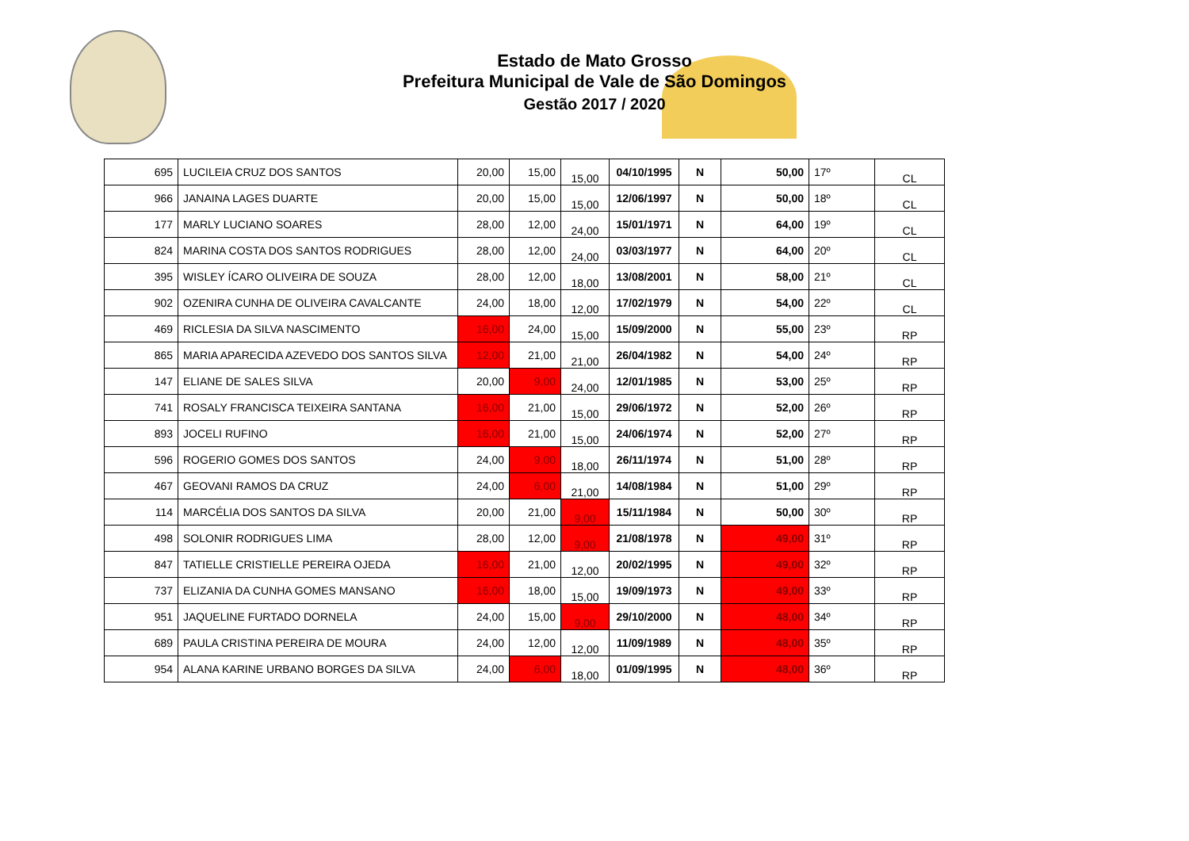Estado de Mato Grosso
Prefeitura Municipal de Vale de São Domingos
Gestão 2017 / 2020
| 695 | LUCILEIA CRUZ DOS SANTOS | 20,00 | 15,00 | 15,00 | 04/10/1995 | N | 50,00 | 17º | CL |
| 966 | JANAINA LAGES DUARTE | 20,00 | 15,00 | 15,00 | 12/06/1997 | N | 50,00 | 18º | CL |
| 177 | MARLY LUCIANO SOARES | 28,00 | 12,00 | 24,00 | 15/01/1971 | N | 64,00 | 19º | CL |
| 824 | MARINA COSTA DOS SANTOS RODRIGUES | 28,00 | 12,00 | 24,00 | 03/03/1977 | N | 64,00 | 20º | CL |
| 395 | WISLEY ÍCARO OLIVEIRA DE SOUZA | 28,00 | 12,00 | 18,00 | 13/08/2001 | N | 58,00 | 21º | CL |
| 902 | OZENIRA CUNHA DE OLIVEIRA CAVALCANTE | 24,00 | 18,00 | 12,00 | 17/02/1979 | N | 54,00 | 22º | CL |
| 469 | RICLESIA DA SILVA NASCIMENTO | 16,00 | 24,00 | 15,00 | 15/09/2000 | N | 55,00 | 23º | RP |
| 865 | MARIA APARECIDA AZEVEDO DOS SANTOS SILVA | 12,00 | 21,00 | 21,00 | 26/04/1982 | N | 54,00 | 24º | RP |
| 147 | ELIANE DE SALES SILVA | 20,00 | 9,00 | 24,00 | 12/01/1985 | N | 53,00 | 25º | RP |
| 741 | ROSALY FRANCISCA TEIXEIRA SANTANA | 16,00 | 21,00 | 15,00 | 29/06/1972 | N | 52,00 | 26º | RP |
| 893 | JOCELI RUFINO | 16,00 | 21,00 | 15,00 | 24/06/1974 | N | 52,00 | 27º | RP |
| 596 | ROGERIO GOMES DOS SANTOS | 24,00 | 9,00 | 18,00 | 26/11/1974 | N | 51,00 | 28º | RP |
| 467 | GEOVANI RAMOS DA CRUZ | 24,00 | 6,00 | 21,00 | 14/08/1984 | N | 51,00 | 29º | RP |
| 114 | MARCÉLIA DOS SANTOS DA SILVA | 20,00 | 21,00 | 9,00 | 15/11/1984 | N | 50,00 | 30º | RP |
| 498 | SOLONIR RODRIGUES LIMA | 28,00 | 12,00 | 9,00 | 21/08/1978 | N | 49,00 | 31º | RP |
| 847 | TATIELLE CRISTIELLE PEREIRA OJEDA | 16,00 | 21,00 | 12,00 | 20/02/1995 | N | 49,00 | 32º | RP |
| 737 | ELIZANIA DA CUNHA GOMES MANSANO | 16,00 | 18,00 | 15,00 | 19/09/1973 | N | 49,00 | 33º | RP |
| 951 | JAQUELINE FURTADO DORNELA | 24,00 | 15,00 | 9,00 | 29/10/2000 | N | 48,00 | 34º | RP |
| 689 | PAULA CRISTINA PEREIRA DE MOURA | 24,00 | 12,00 | 12,00 | 11/09/1989 | N | 48,00 | 35º | RP |
| 954 | ALANA KARINE URBANO BORGES DA SILVA | 24,00 | 6,00 | 18,00 | 01/09/1995 | N | 48,00 | 36º | RP |